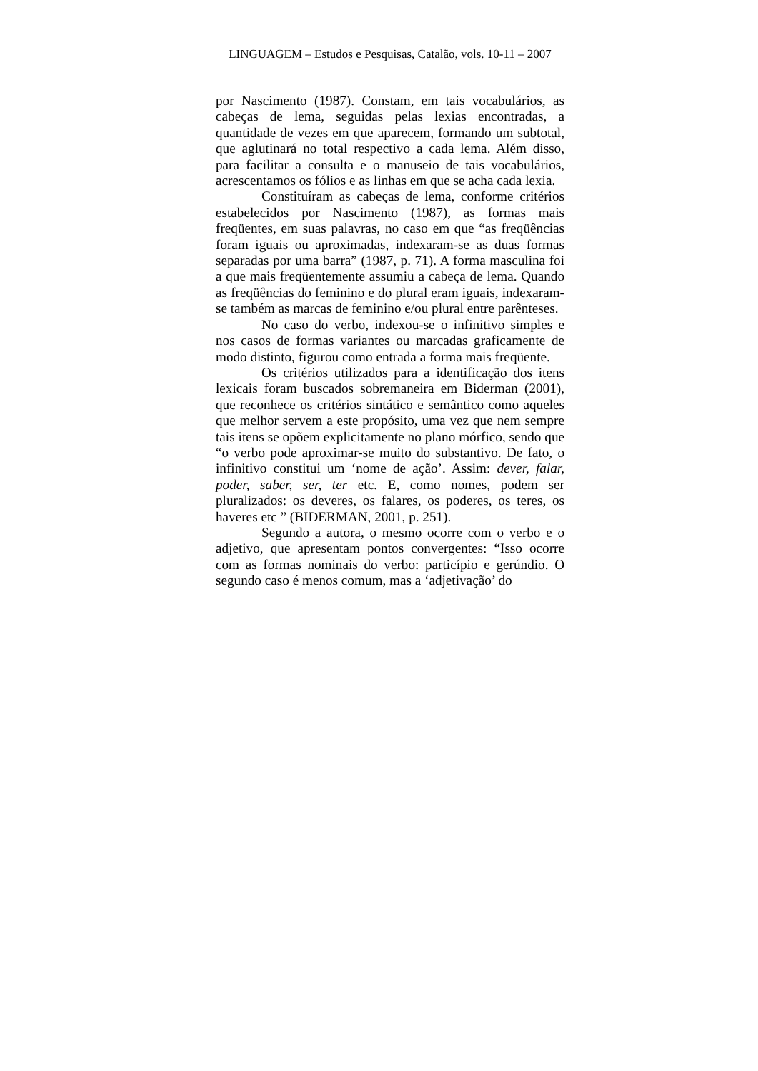LINGUAGEM – Estudos e Pesquisas, Catalão, vols. 10-11 – 2007
por Nascimento (1987). Constam, em tais vocabulários, as cabeças de lema, seguidas pelas lexias encontradas, a quantidade de vezes em que aparecem, formando um subtotal, que aglutinará no total respectivo a cada lema. Além disso, para facilitar a consulta e o manuseio de tais vocabulários, acrescentamos os fólios e as linhas em que se acha cada lexia.
Constituíram as cabeças de lema, conforme critérios estabelecidos por Nascimento (1987), as formas mais freqüentes, em suas palavras, no caso em que “as freqüências foram iguais ou aproximadas, indexaram-se as duas formas separadas por uma barra” (1987, p. 71). A forma masculina foi a que mais freqüentemente assumiu a cabeça de lema. Quando as freqüências do feminino e do plural eram iguais, indexaram-se também as marcas de feminino e/ou plural entre parênteses.
No caso do verbo, indexou-se o infinitivo simples e nos casos de formas variantes ou marcadas graficamente de modo distinto, figurou como entrada a forma mais freqüente.
Os critérios utilizados para a identificação dos itens lexicais foram buscados sobremaneira em Biderman (2001), que reconhece os critérios sintático e semântico como aqueles que melhor servem a este propósito, uma vez que nem sempre tais itens se opõem explicitamente no plano mórfico, sendo que “o verbo pode aproximar-se muito do substantivo. De fato, o infinitivo constitui um ‘nome de ação’. Assim: dever, falar, poder, saber, ser, ter etc. E, como nomes, podem ser pluralizados: os deveres, os falares, os poderes, os teres, os haveres etc ” (BIDERMAN, 2001, p. 251).
Segundo a autora, o mesmo ocorre com o verbo e o adjetivo, que apresentam pontos convergentes: “Isso ocorre com as formas nominais do verbo: particípio e gerúndio. O segundo caso é menos comum, mas a ‘adjetivação’ do